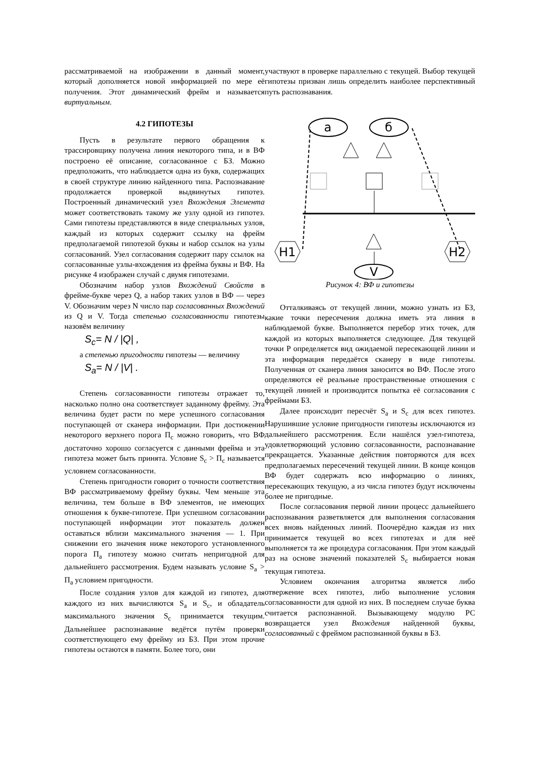рассматриваемой на изображении в данный момент, который дополняется новой информацией по мере её получения. Этот динамический фрейм и называется виртуальным.
4.2 ГИПОТЕЗЫ
Пусть в результате первого обращения к трассировщику получена линия некоторого типа, и в ВФ построено её описание, согласованное с БЗ. Можно предположить, что наблюдается одна из букв, содержащих в своей структуре линию найденного типа. Распознавание продолжается проверкой выдвинутых гипотез. Построенный динамический узел Вхождения Элемента может соответствовать такому же узлу одной из гипотез. Сами гипотезы представляются в виде специальных узлов, каждый из которых содержит ссылку на фрейм предполагаемой гипотезой буквы и набор ссылок на узлы согласований. Узел согласования содержит пару ссылок на согласованные узлы-вхождения из фрейма буквы и ВФ. На рисунке 4 изображен случай с двумя гипотезами.
Обозначим набор узлов Вхождений Свойств в фрейме-букве через Q, а набор таких узлов в ВФ — через V. Обозначим через N число пар согласованных Вхождений из Q и V. Тогда степенью согласованности гипотезы назовём величину
S<sub>c</sub>= N / |Q| ,
а степенью пригодности гипотезы — величину
S<sub>a</sub>= N / |V| .
Степень согласованности гипотезы отражает то, насколько полно она соответствует заданному фрейму. Эта величина будет расти по мере успешного согласования поступающей от сканера информации. При достижении некоторого верхнего порога П<sub>c</sub> можно говорить, что ВФ достаточно хорошо согласуется с данными фрейма и эта гипотеза может быть принята. Условие S<sub>c</sub> > П<sub>c</sub> называется условием согласованности.
Степень пригодности говорит о точности соответствия ВФ рассматриваемому фрейму буквы. Чем меньше эта величина, тем больше в ВФ элементов, не имеющих отношения к букве-гипотезе. При успешном согласовании поступающей информации этот показатель должен оставаться вблизи максимального значения — 1. При снижении его значения ниже некоторого установленного порога П<sub>a</sub> гипотезу можно считать непригодной для дальнейшего рассмотрения. Будем называть условие S<sub>a</sub> > П<sub>a</sub> условием пригодности.
После создания узлов для каждой из гипотез, для каждого из них вычисляются S<sub>a</sub> и S<sub>c</sub>, и обладатель максимального значения S<sub>c</sub> принимается текущим. Дальнейшее распознавание ведётся путём проверки соответствующего ему фрейму из БЗ. При этом прочие гипотезы остаются в памяти. Более того, они
участвуют в проверке параллельно с текущей. Выбор текущей гипотезы призван лишь определить наиболее перспективный путь распознавания.
а
б
H1
H2
V
Рисунок 4: ВФ и гипотезы
Отталкиваясь от текущей линии, можно узнать из БЗ, какие точки пересечения должна иметь эта линия в наблюдаемой букве. Выполняется перебор этих точек, для каждой из которых выполняется следующее. Для текущей точки P определяется вид ожидаемой пересекающей линии и эта информация передаётся сканеру в виде гипотезы. Полученная от сканера линия заносится во ВФ. После этого определяются её реальные пространственные отношения с текущей линией и производится попытка её согласования с фреймами БЗ.
Далее происходит пересчёт S<sub>a</sub> и S<sub>c</sub> для всех гипотез. Нарушившие условие пригодности гипотезы исключаются из дальнейшего рассмотрения. Если нашёлся узел-гипотеза, удовлетворяющий условию согласованности, распознавание прекращается. Указанные действия повторяются для всех предполагаемых пересечений текущей линии. В конце концов ВФ будет содержать всю информацию о линиях, пересекающих текущую, а из числа гипотез будут исключены более не пригодные.
После согласования первой линии процесс дальнейшего распознавания разветвляется для выполнения согласования всех вновь найденных линий. Поочерёдно каждая из них принимается текущей во всех гипотезах и для неё выполняется та же процедура согласования. При этом каждый раз на основе значений показателей S<sub>c</sub> выбирается новая текущая гипотеза.
Условием окончания алгоритма является либо отвержение всех гипотез, либо выполнение условия согласованности для одной из них. В последнем случае буква считается распознанной. Вызывающему модулю РС возвращается узел Вхождения найденной буквы, согласованный с фреймом распознанной буквы в БЗ.